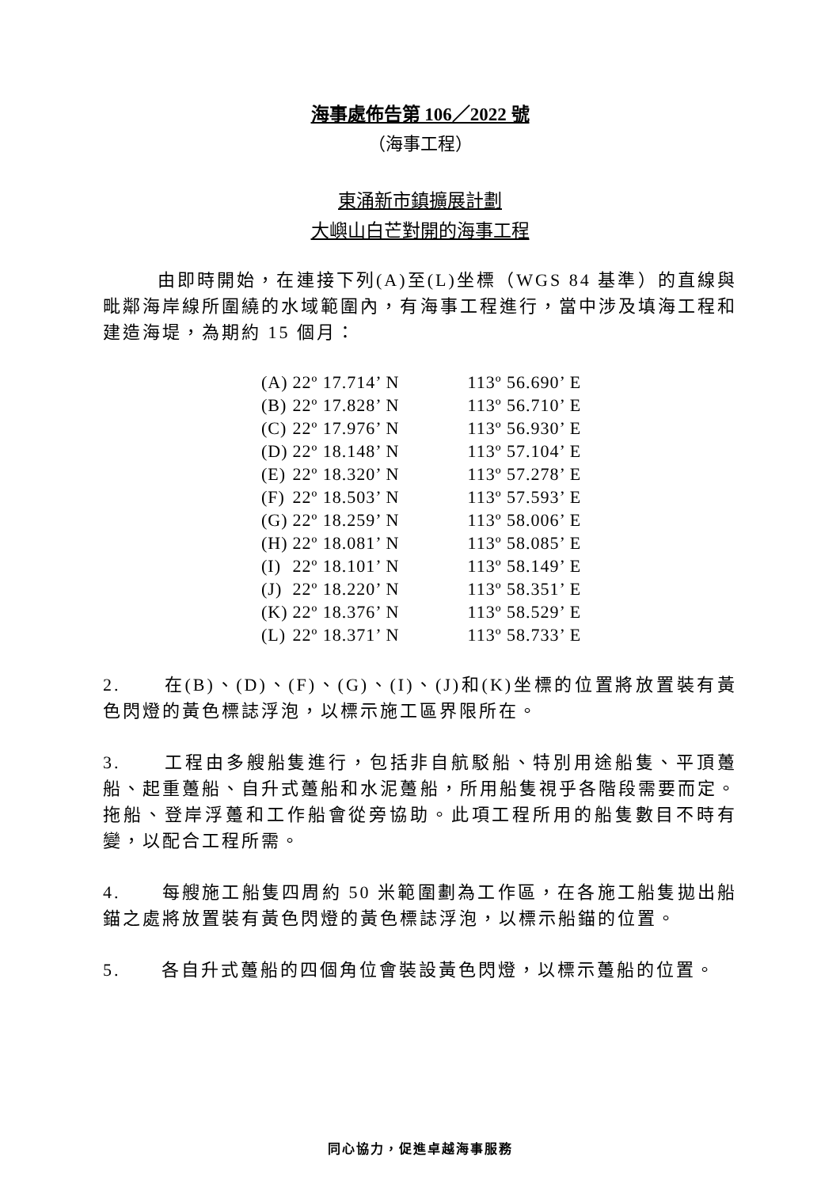海事處佈告第 106／2022 號
（海事工程）
東涌新市鎮擴展計劃
大嶼山白芒對開的海事工程
由即時開始，在連接下列(A)至(L)坐標（WGS 84 基準）的直線與毗鄰海岸線所圍繞的水域範圍內，有海事工程進行，當中涉及填海工程和建造海堤，為期約 15 個月：
| (A) | 22º 17.714’ N | 113º 56.690’ E |
| (B) | 22º 17.828’ N | 113º 56.710’ E |
| (C) | 22º 17.976’ N | 113º 56.930’ E |
| (D) | 22º 18.148’ N | 113º 57.104’ E |
| (E) | 22º 18.320’ N | 113º 57.278’ E |
| (F) | 22º 18.503’ N | 113º 57.593’ E |
| (G) | 22º 18.259’ N | 113º 58.006’ E |
| (H) | 22º 18.081’ N | 113º 58.085’ E |
| (I) | 22º 18.101’ N | 113º 58.149’ E |
| (J) | 22º 18.220’ N | 113º 58.351’ E |
| (K) | 22º 18.376’ N | 113º 58.529’ E |
| (L) | 22º 18.371’ N | 113º 58.733’ E |
2. 在(B)、(D)、(F)、(G)、(I)、(J)和(K)坐標的位置將放置裝有黃色閃燈的黃色標誌浮泡，以標示施工區界限所在。
3. 工程由多艘船隻進行，包括非自航駁船、特別用途船隻、平頂躉船、起重躉船、自升式躉船和水泥躉船，所用船隻視乎各階段需要而定。拖船、登岸浮躉和工作船會從旁協助。此項工程所用的船隻數目不時有變，以配合工程所需。
4. 每艘施工船隻四周約 50 米範圍劃為工作區，在各施工船隻拋出船錨之處將放置裝有黃色閃燈的黃色標誌浮泡，以標示船錨的位置。
5. 各自升式躉船的四個角位會裝設黃色閃燈，以標示躉船的位置。
同心協力，促進卓越海事服務